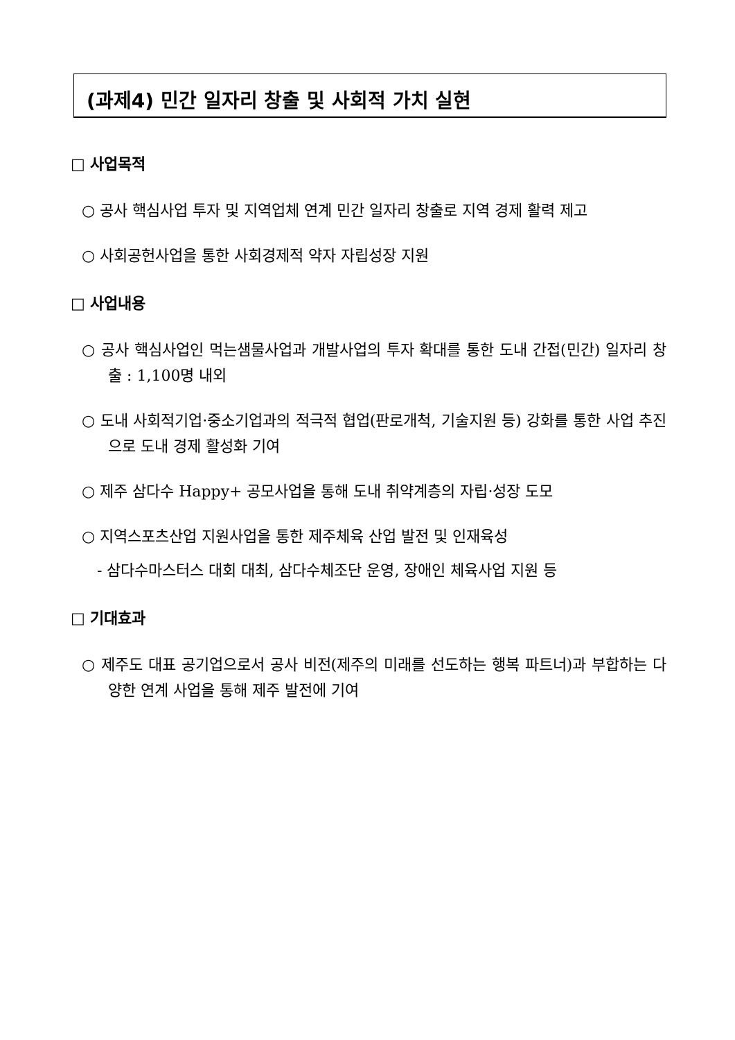(과제4) 민간 일자리 창출 및 사회적 가치 실현
□ 사업목적
○ 공사 핵심사업 투자 및 지역업체 연계 민간 일자리 창출로 지역 경제 활력 제고
○ 사회공헌사업을 통한 사회경제적 약자 자립성장 지원
□ 사업내용
○ 공사 핵심사업인 먹는샘물사업과 개발사업의 투자 확대를 통한 도내 간접(민간) 일자리 창출 : 1,100명 내외
○ 도내 사회적기업·중소기업과의 적극적 협업(판로개척, 기술지원 등) 강화를 통한 사업 추진으로 도내 경제 활성화 기여
○ 제주 삼다수 Happy+ 공모사업을 통해 도내 취약계층의 자립·성장 도모
○ 지역스포츠산업 지원사업을 통한 제주체육 산업 발전 및 인재육성
- 삼다수마스터스 대회 대최, 삼다수체조단 운영, 장애인 체육사업 지원 등
□ 기대효과
○ 제주도 대표 공기업으로서 공사 비전(제주의 미래를 선도하는 행복 파트너)과 부합하는 다양한 연계 사업을 통해 제주 발전에 기여